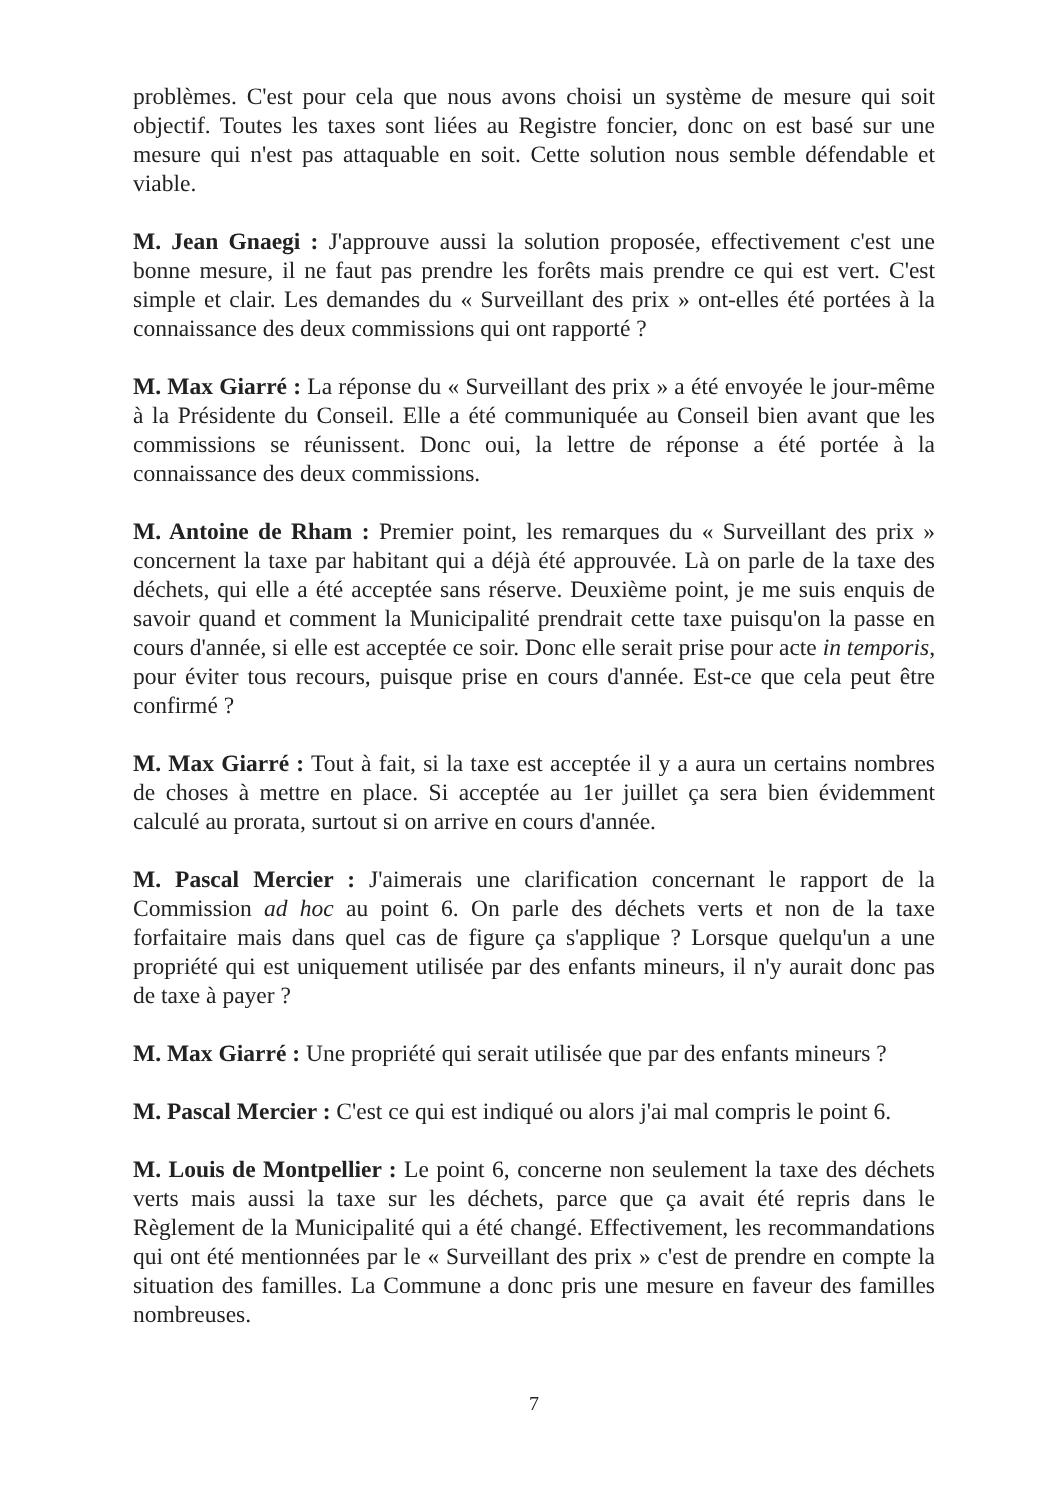problèmes. C'est pour cela que nous avons choisi un système de mesure qui soit objectif. Toutes les taxes sont liées au Registre foncier, donc on est basé sur une mesure qui n'est pas attaquable en soit. Cette solution nous semble défendable et viable.
M. Jean Gnaegi : J'approuve aussi la solution proposée, effectivement c'est une bonne mesure, il ne faut pas prendre les forêts mais prendre ce qui est vert. C'est simple et clair. Les demandes du « Surveillant des prix » ont-elles été portées à la connaissance des deux commissions qui ont rapporté ?
M. Max Giarré : La réponse du « Surveillant des prix » a été envoyée le jour-même à la Présidente du Conseil. Elle a été communiquée au Conseil bien avant que les commissions se réunissent. Donc oui, la lettre de réponse a été portée à la connaissance des deux commissions.
M. Antoine de Rham : Premier point, les remarques du « Surveillant des prix » concernent la taxe par habitant qui a déjà été approuvée. Là on parle de la taxe des déchets, qui elle a été acceptée sans réserve. Deuxième point, je me suis enquis de savoir quand et comment la Municipalité prendrait cette taxe puisqu'on la passe en cours d'année, si elle est acceptée ce soir. Donc elle serait prise pour acte in temporis, pour éviter tous recours, puisque prise en cours d'année. Est-ce que cela peut être confirmé ?
M. Max Giarré : Tout à fait, si la taxe est acceptée il y a aura un certains nombres de choses à mettre en place. Si acceptée au 1er juillet ça sera bien évidemment calculé au prorata, surtout si on arrive en cours d'année.
M. Pascal Mercier : J'aimerais une clarification concernant le rapport de la Commission ad hoc au point 6. On parle des déchets verts et non de la taxe forfaitaire mais dans quel cas de figure ça s'applique ? Lorsque quelqu'un a une propriété qui est uniquement utilisée par des enfants mineurs, il n'y aurait donc pas de taxe à payer ?
M. Max Giarré : Une propriété qui serait utilisée que par des enfants mineurs ?
M. Pascal Mercier : C'est ce qui est indiqué ou alors j'ai mal compris le point 6.
M. Louis de Montpellier : Le point 6, concerne non seulement la taxe des déchets verts mais aussi la taxe sur les déchets, parce que ça avait été repris dans le Règlement de la Municipalité qui a été changé. Effectivement, les recommandations qui ont été mentionnées par le « Surveillant des prix » c'est de prendre en compte la situation des familles. La Commune a donc pris une mesure en faveur des familles nombreuses.
7